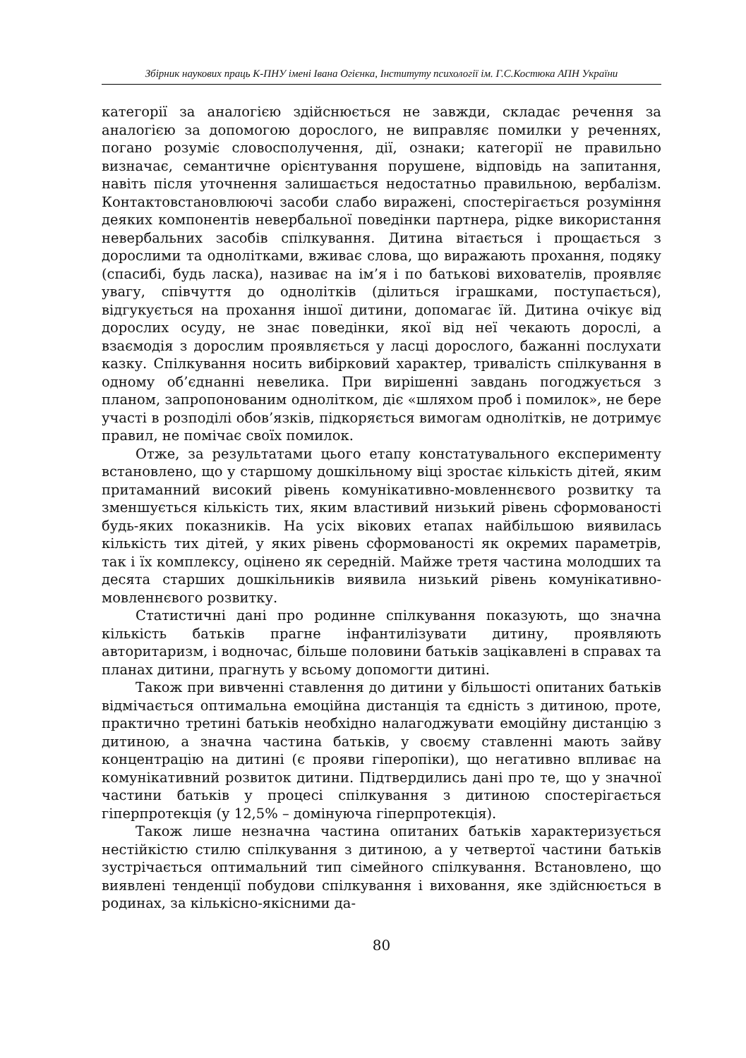Збірник наукових праць К-ПНУ імені Івана Огієнка, Інституту психології ім. Г.С.Костюка АПН України
категорії за аналогією здійснюється не завжди, складає речення за аналогією за допомогою дорослого, не виправляє помилки у реченнях, погано розуміє словосполучення, дії, ознаки; категорії не правильно визначає, семантичне орієнтування порушене, відповідь на запитання, навіть після уточнення залишається недостатньо правильною, вербалізм. Контактовстановлюючі засоби слабо виражені, спостерігається розуміння деяких компонентів невербальної поведінки партнера, рідке використання невербальних засобів спілкування. Дитина вітається і прощається з дорослими та однолітками, вживає слова, що виражають прохання, подяку (спасибі, будь ласка), називає на ім’я і по батькові вихователів, проявляє увагу, співчуття до однолітків (ділиться іграшками, поступається), відгукується на прохання іншої дитини, допомагає їй. Дитина очікує від дорослих осуду, не знає поведінки, якої від неї чекають дорослі, а взаємодія з дорослим проявляється у ласці дорослого, бажанні послухати казку. Спілкування носить вибірковий характер, тривалість спілкування в одному об’єднанні невелика. При вирішенні завдань погоджується з планом, запропонованим однолітком, діє «шляхом проб і помилок», не бере участі в розподілі обов’язків, підкоряється вимогам однолітків, не дотримує правил, не помічає своїх помилок.
Отже, за результатами цього етапу констатувального експерименту встановлено, що у старшому дошкільному віці зростає кількість дітей, яким притаманний високий рівень комунікативно-мовленнєвого розвитку та зменшується кількість тих, яким властивий низький рівень сформованості будь-яких показників. На усіх вікових етапах найбільшою виявилась кількість тих дітей, у яких рівень сформованості як окремих параметрів, так і їх комплексу, оцінено як середній. Майже третя частина молодших та десята старших дошкільників виявила низький рівень комунікативно-мовленнєвого розвитку.
Статистичні дані про родинне спілкування показують, що значна кількість батьків прагне інфантилізувати дитину, проявляють авторитаризм, і водночас, більше половини батьків зацікавлені в справах та планах дитини, прагнуть у всьому допомогти дитині.
Також при вивченні ставлення до дитини у більшості опитаних батьків відмічається оптимальна емоційна дистанція та єдність з дитиною, проте, практично третині батьків необхідно налагоджувати емоційну дистанцію з дитиною, а значна частина батьків, у своєму ставленні мають зайву концентрацію на дитині (є прояви гіперопіки), що негативно впливає на комунікативний розвиток дитини. Підтвердились дані про те, що у значної частини батьків у процесі спілкування з дитиною спостерігається гіперпротекція (у 12,5% – домінуюча гіперпротекція).
Також лише незначна частина опитаних батьків характеризується нестійкістю стилю спілкування з дитиною, а у четвертої частини батьків зустрічається оптимальний тип сімейного спілкування. Встановлено, що виявлені тенденції побудови спілкування і виховання, яке здійснюється в родинах, за кількісно-якісними да-
80